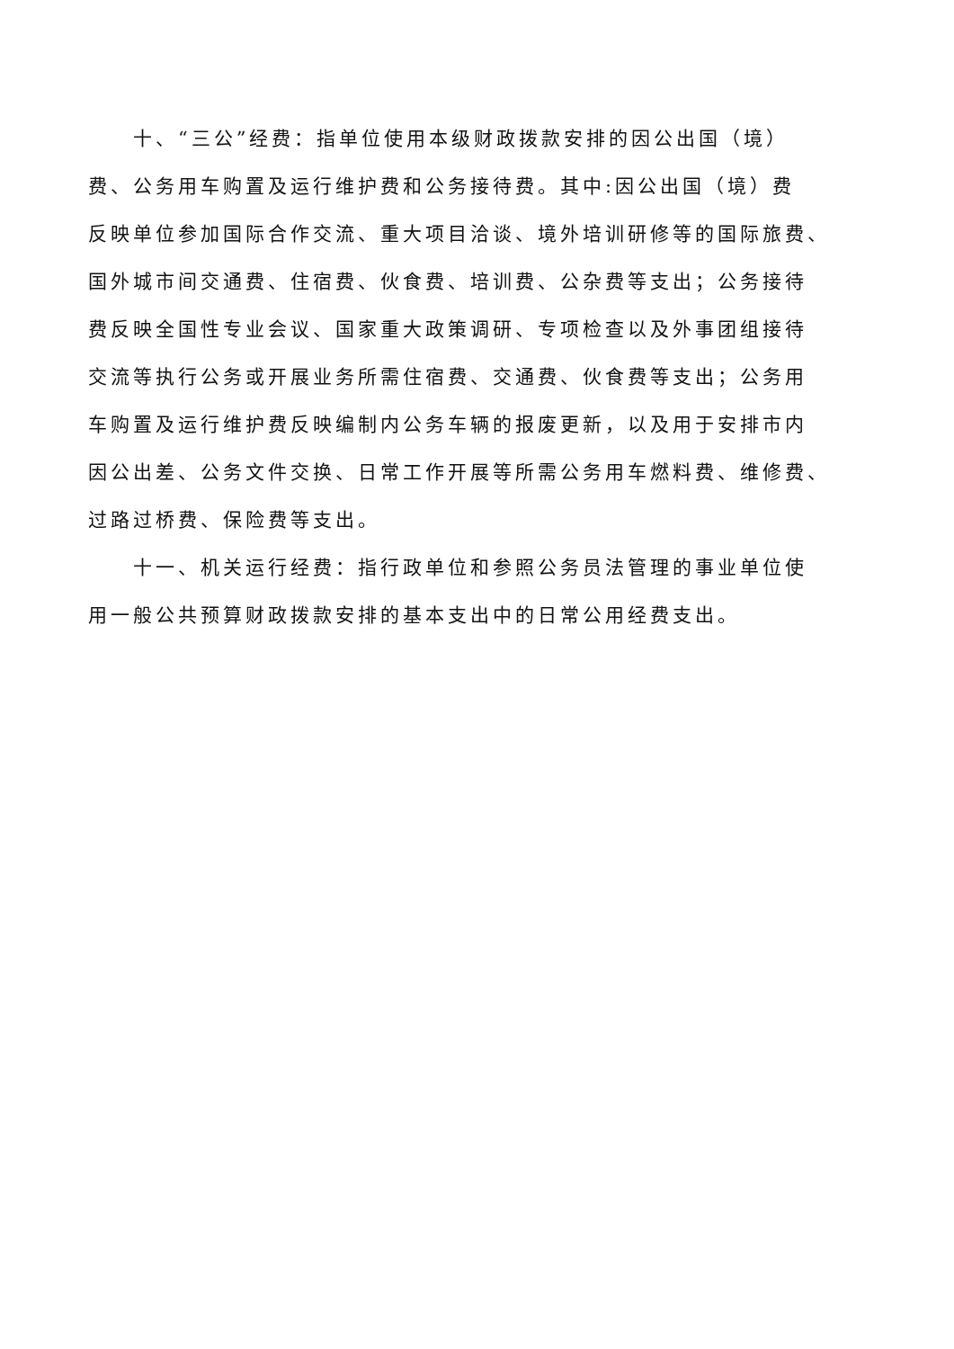十、“三公”经费：指单位使用本级财政拨款安排的因公出国（境）
费、公务用车购置及运行维护费和公务接待费。其中:因公出国（境）费
反映单位参加国际合作交流、重大项目洽谈、境外培训研修等的国际旅费、
国外城市间交通费、住宿费、伙食费、培训费、公杂费等支出；公务接待
费反映全国性专业会议、国家重大政策调研、专项检查以及外事团组接待
交流等执行公务或开展业务所需住宿费、交通费、伙食费等支出；公务用
车购置及运行维护费反映编制内公务车辆的报废更新，以及用于安排市内
因公出差、公务文件交换、日常工作开展等所需公务用车燃料费、维修费、
过路过桥费、保险费等支出。
十一、机关运行经费：指行政单位和参照公务员法管理的事业单位使
用一般公共预算财政拨款安排的基本支出中的日常公用经费支出。